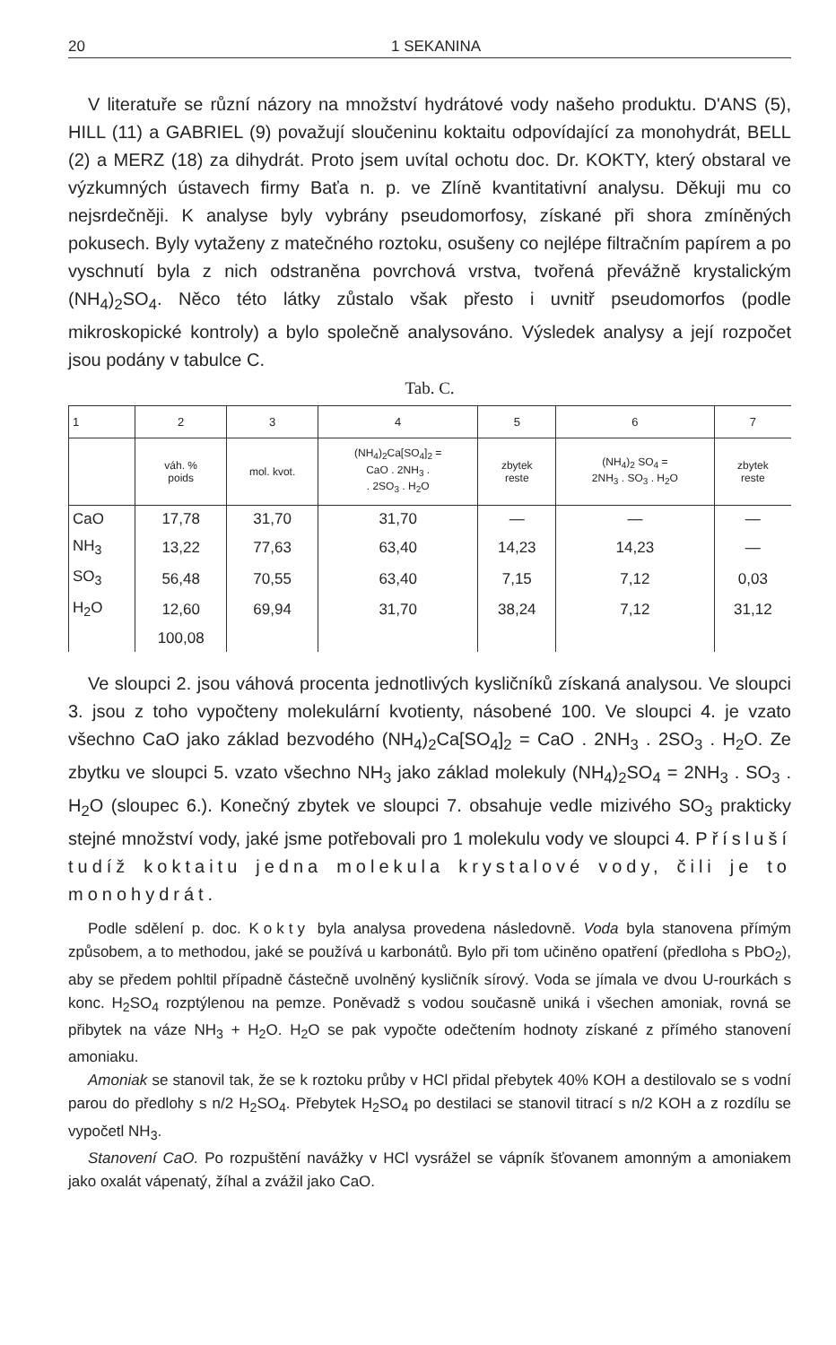20 1 SEKANINA
V literatuře se různí názory na množství hydrátové vody našeho produktu. D'ANS (5), HILL (11) a GABRIEL (9) považují sloučeninu koktaitu odpovídající za monohydrát, BELL (2) a MERZ (18) za dihydrát. Proto jsem uvítal ochotu doc. Dr. KOKTY, který obstaral ve výzkumných ústavech firmy Baťa n. p. ve Zlíně kvantitativní analysu. Děkuji mu co nejsrdečněji. K analyse byly vybrány pseudomorfosy, získané při shora zmíněných pokusech. Byly vytaženy z matečného roztoku, osušeny co nejlépe filtračním papírem a po vyschnutí byla z nich odstraněna povrchová vrstva, tvořená převážně krystalickým (NH<sub>4</sub>)<sub>2</sub>SO<sub>4</sub>. Něco této látky zůstalo však přesto i uvnitř pseudomorfos (podle mikroskopické kontroly) a bylo společně analysováno. Výsledek analysy a její rozpočet jsou podány v tabulce C.
Tab. C.
| 1 | 2 | 3 | 4 | 5 | 6 | 7 |
| --- | --- | --- | --- | --- | --- | --- |
| | váh. % poids | mol. kvot. | (NH<sub>4</sub>)<sub>2</sub>Ca[SO<sub>4</sub>]<sub>2</sub> = CaO . 2NH<sub>3</sub> . . 2SO<sub>3</sub> . H<sub>2</sub>O | zbytek reste | (NH<sub>4</sub>)<sub>2</sub> SO<sub>4</sub> = 2NH<sub>3</sub> . SO<sub>3</sub> . H<sub>2</sub>O | zbytek reste |
| CaO | 17,78 | 31,70 | 31,70 | — | — | — |
| NH<sub>3</sub> | 13,22 | 77,63 | 63,40 | 14,23 | 14,23 | — |
| SO<sub>3</sub> | 56,48 | 70,55 | 63,40 | 7,15 | 7,12 | 0,03 |
| H<sub>2</sub>O | 12,60 | 69,94 | 31,70 | 38,24 | 7,12 | 31,12 |
| | 100,08 | | | | | |
Ve sloupci 2. jsou váhová procenta jednotlivých kysličníků získaná analysou. Ve sloupci 3. jsou z toho vypočteny molekulární kvotienty, násobené 100. Ve sloupci 4. je vzato všechno CaO jako základ bezvodého (NH<sub>4</sub>)<sub>2</sub>Ca[SO<sub>4</sub>]<sub>2</sub> = CaO . 2NH<sub>3</sub> . 2SO<sub>3</sub> . H<sub>2</sub>O. Ze zbytku ve sloupci 5. vzato všechno NH<sub>3</sub> jako základ molekuly (NH<sub>4</sub>)<sub>2</sub>SO<sub>4</sub> = 2NH<sub>3</sub> . SO<sub>3</sub> . H<sub>2</sub>O (sloupec 6.). Konečný zbytek ve sloupci 7. obsahuje vedle mizivého SO<sub>3</sub> prakticky stejné množství vody, jaké jsme potřebovali pro 1 molekulu vody ve sloupci 4. Přísluší tudíž koktaitu jedna molekula krystalové vody, čili je to monohydrát.
Podle sdělení p. doc. Kokty byla analysa provedena následovně. Voda byla stanovena přímým způsobem, a to methodou, jaké se používá u karbonátů. Bylo při tom učiněno opatření (předloha s PbO<sub>2</sub>), aby se předem pohltil případně částečně uvolněný kysličník sírový. Voda se jímala ve dvou U-rourkách s konc. H<sub>2</sub>SO<sub>4</sub> rozptýlenou na pemze. Poněvadž s vodou současně uniká i všechen amoniak, rovná se přibytek na váze NH<sub>3</sub> + H<sub>2</sub>O. H<sub>2</sub>O se pak vypočte odečtením hodnoty získané z přímého stanovení amoniaku.
Amoniak se stanovil tak, že se k roztoku průby v HCl přidal přebytek 40% KOH a destilovalo se s vodní parou do předlohy s n/2 H<sub>2</sub>SO<sub>4</sub>. Přebytek H<sub>2</sub>SO<sub>4</sub> po destilaci se stanovil titrací s n/2 KOH a z rozdílu se vypočetl NH<sub>3</sub>.
Stanovení CaO. Po rozpuštění navážky v HCl vysrážel se vápník šťovanem amonným a amoniakem jako oxalát vápenatý, žíhal a zvážil jako CaO.